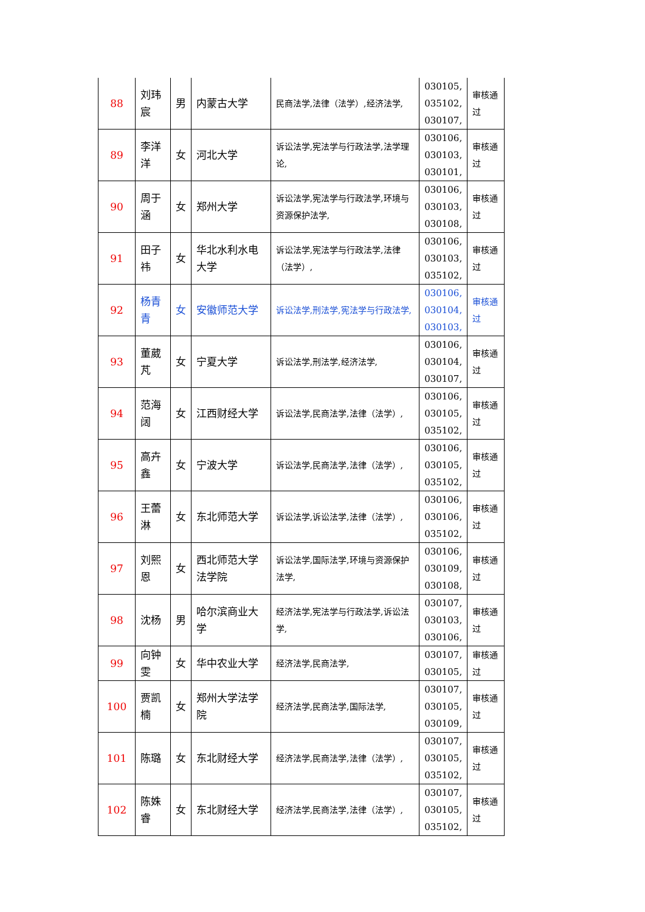| 88 | 刘玮宸 | 男 | 内蒙古大学 | 民商法学,法律（法学）,经济法学, | 030105, 035102, 030107, | 审核通过 |
| 89 | 李洋洋 | 女 | 河北大学 | 诉讼法学,宪法学与行政法学,法学理论, | 030106, 030103, 030101, | 审核通过 |
| 90 | 周于涵 | 女 | 郑州大学 | 诉讼法学,宪法学与行政法学,环境与资源保护法学, | 030106, 030103, 030108, | 审核通过 |
| 91 | 田子祎 | 女 | 华北水利水电大学 | 诉讼法学,宪法学与行政法学,法律（法学）, | 030106, 030103, 035102, | 审核通过 |
| 92 | 杨青青 | 女 | 安徽师范大学 | 诉讼法学,刑法学,宪法学与行政法学, | 030106, 030104, 030103, | 审核通过 |
| 93 | 董葳芃 | 女 | 宁夏大学 | 诉讼法学,刑法学,经济法学, | 030106, 030104, 030107, | 审核通过 |
| 94 | 范海阔 | 女 | 江西财经大学 | 诉讼法学,民商法学,法律（法学）, | 030106, 030105, 035102, | 审核通过 |
| 95 | 高卉鑫 | 女 | 宁波大学 | 诉讼法学,民商法学,法律（法学）, | 030106, 030105, 035102, | 审核通过 |
| 96 | 王蕾淋 | 女 | 东北师范大学 | 诉讼法学,诉讼法学,法律（法学）, | 030106, 030106, 035102, | 审核通过 |
| 97 | 刘熙恩 | 女 | 西北师范大学法学院 | 诉讼法学,国际法学,环境与资源保护法学, | 030106, 030109, 030108, | 审核通过 |
| 98 | 沈杨 | 男 | 哈尔滨商业大学 | 经济法学,宪法学与行政法学,诉讼法学, | 030107, 030103, 030106, | 审核通过 |
| 99 | 向钟雯 | 女 | 华中农业大学 | 经济法学,民商法学, | 030107, 030105, | 审核通过 |
| 100 | 贾凯楠 | 女 | 郑州大学法学院 | 经济法学,民商法学,国际法学, | 030107, 030105, 030109, | 审核通过 |
| 101 | 陈璐 | 女 | 东北财经大学 | 经济法学,民商法学,法律（法学）, | 030107, 030105, 035102, | 审核通过 |
| 102 | 陈姝睿 | 女 | 东北财经大学 | 经济法学,民商法学,法律（法学）, | 030107, 030105, 035102, | 审核通过 |